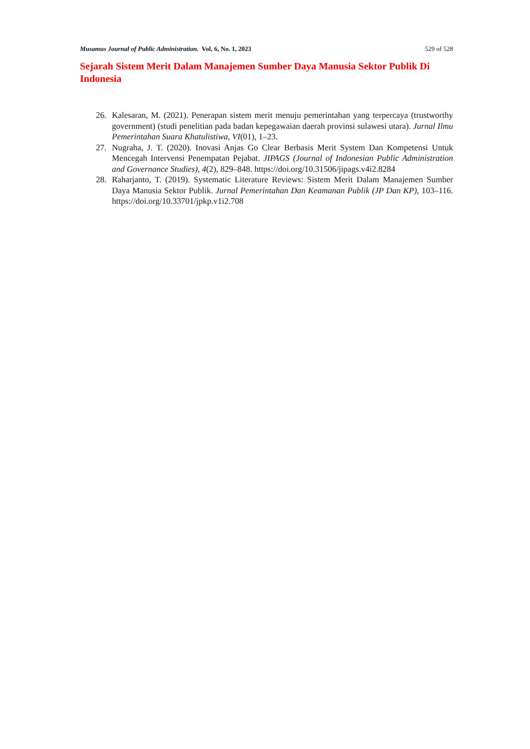Musamus Journal of Public Administration. Vol, 6, No. 1, 2023 529 of 528
Sejarah Sistem Merit Dalam Manajemen Sumber Daya Manusia Sektor Publik Di Indonesia
26. Kalesaran, M. (2021). Penerapan sistem merit menuju pemerintahan yang terpercaya (trustworthy government) (studi penelitian pada badan kepegawaian daerah provinsi sulawesi utara). Jurnal Ilmu Pemerintahan Suara Khatulistiwa, VI(01), 1–23.
27. Nugraha, J. T. (2020). Inovasi Anjas Go Clear Berbasis Merit System Dan Kompetensi Untuk Mencegah Intervensi Penempatan Pejabat. JIPAGS (Journal of Indonesian Public Administration and Governance Studies), 4(2), 829–848. https://doi.org/10.31506/jipags.v4i2.8284
28. Raharjanto, T. (2019). Systematic Literature Reviews: Sistem Merit Dalam Manajemen Sumber Daya Manusia Sektor Publik. Jurnal Pemerintahan Dan Keamanan Publik (JP Dan KP), 103–116. https://doi.org/10.33701/jpkp.v1i2.708